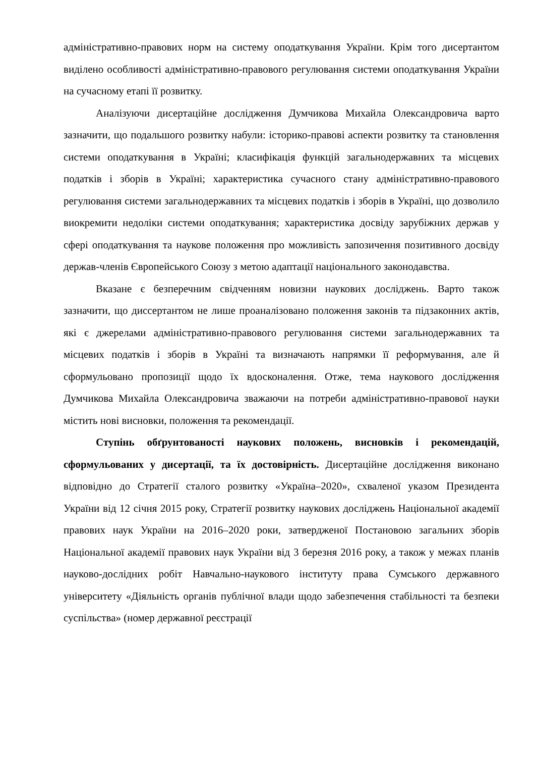адміністративно-правових норм на систему оподаткування України. Крім того дисертантом виділено особливості адміністративно-правового регулювання системи оподаткування України на сучасному етапі її розвитку.
Аналізуючи дисертаційне дослідження Думчикова Михайла Олександровича варто зазначити, що подальшого розвитку набули: історико-правові аспекти розвитку та становлення системи оподаткування в Україні; класифікація функцій загальнодержавних та місцевих податків і зборів в Україні; характеристика сучасного стану адміністративно-правового регулювання системи загальнодержавних та місцевих податків і зборів в Україні, що дозволило виокремити недоліки системи оподаткування; характеристика досвіду зарубіжних держав у сфері оподаткування та наукове положення про можливість запозичення позитивного досвіду держав-членів Європейського Союзу з метою адаптації національного законодавства.
Вказане є безперечним свідченням новизни наукових досліджень. Варто також зазначити, що диссертантом не лише проаналізовано положення законів та підзаконних актів, які є джерелами адміністративно-правового регулювання системи загальнодержавних та місцевих податків і зборів в Україні та визначають напрямки її реформування, але й сформульовано пропозиції щодо їх вдосконалення. Отже, тема наукового дослідження Думчикова Михайла Олександровича зважаючи на потреби адміністративно-правової науки містить нові висновки, положення та рекомендації.
Ступінь обґрунтованості наукових положень, висновків і рекомендацій, сформульованих у дисертації, та їх достовірність. Дисертаційне дослідження виконано відповідно до Стратегії сталого розвитку «Україна–2020», схваленої указом Президента України від 12 січня 2015 року, Стратегії розвитку наукових досліджень Національної академії правових наук України на 2016–2020 роки, затвердженої Постановою загальних зборів Національної академії правових наук України від 3 березня 2016 року, а також у межах планів науково-дослідних робіт Навчально-наукового інституту права Сумського державного університету «Діяльність органів публічної влади щодо забезпечення стабільності та безпеки суспільства» (номер державної реєстрації